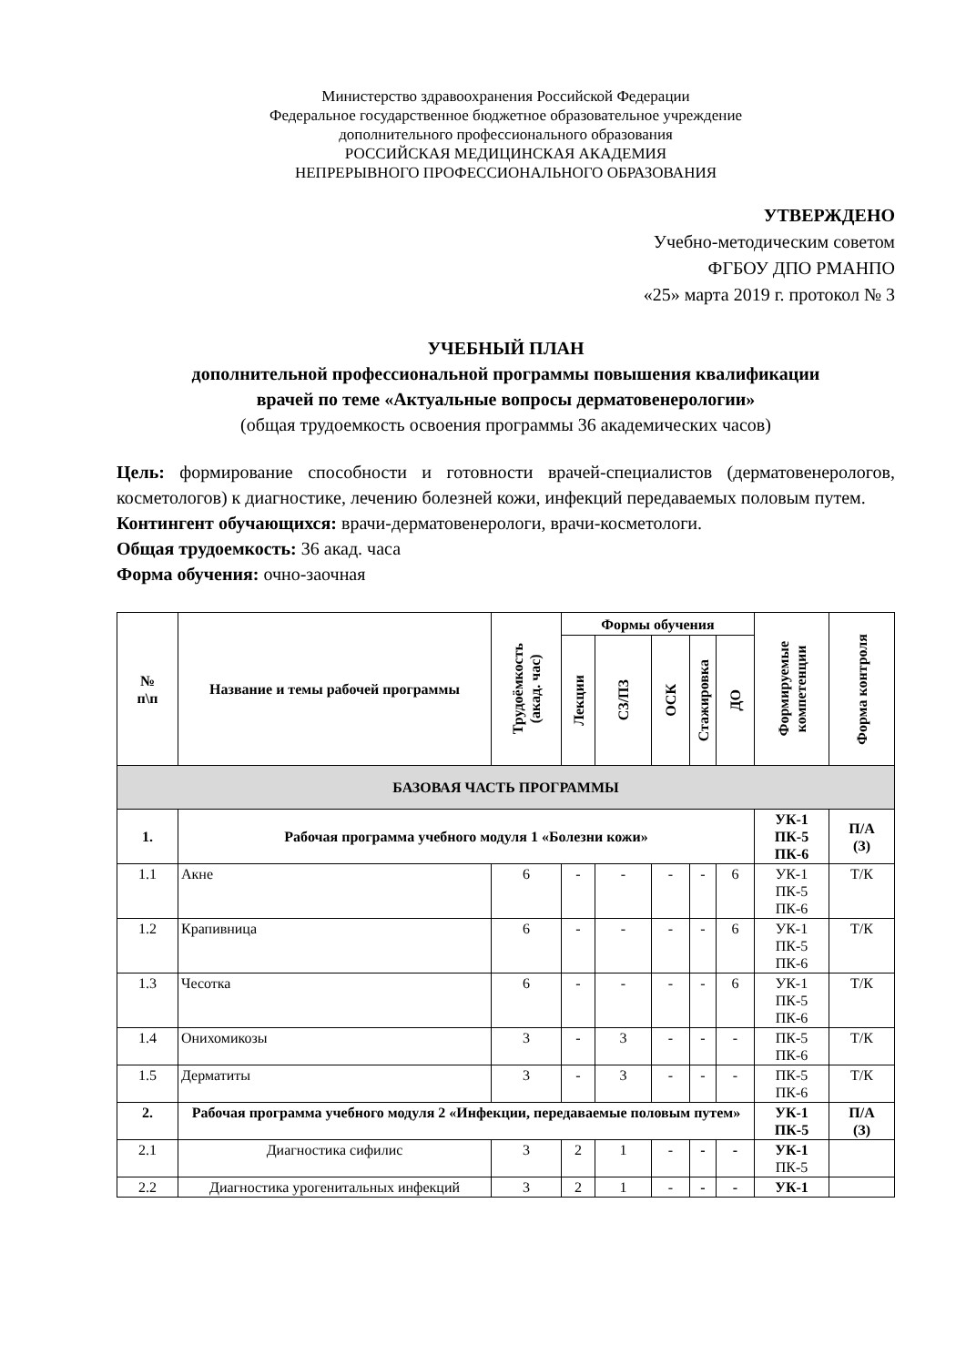Министерство здравоохранения Российской Федерации
Федеральное государственное бюджетное образовательное учреждение
дополнительного профессионального образования
РОССИЙСКАЯ МЕДИЦИНСКАЯ АКАДЕМИЯ
НЕПРЕРЫВНОГО ПРОФЕССИОНАЛЬНОГО ОБРАЗОВАНИЯ
УТВЕРЖДЕНО
Учебно-методическим советом
ФГБОУ ДПО РМАНПО
«25» марта 2019 г. протокол № 3
УЧЕБНЫЙ ПЛАН
дополнительной профессиональной программы повышения квалификации
врачей по теме «Актуальные вопросы дерматовенерологии»
(общая трудоемкость освоения программы 36 академических часов)
Цель: формирование способности и готовности врачей-специалистов (дерматовенерологов, косметологов) к диагностике, лечению болезней кожи, инфекций передаваемых половым путем.
Контингент обучающихся: врачи-дерматовенерологи, врачи-косметологи.
Общая трудоемкость: 36 акад. часа
Форма обучения: очно-заочная
| № п\п | Название и темы рабочей программы | Трудоёмкость (акад. час) | Формы обучения | | | | | Формируемые компетенции | Форма контроля |
| --- | --- | --- | --- | --- | --- | --- | --- | --- | --- |
| | | | Лекции | СЗ/ПЗ | ОСК | Стажировка | ДО | | |
| БАЗОВАЯ ЧАСТЬ ПРОГРАММЫ | | | | | | | | | |
| 1. | Рабочая программа учебного модуля 1 «Болезни кожи» | | | | | | | УК-1 ПК-5 ПК-6 | П/А (З) |
| 1.1 | Акне | 6 | - | - | - | - | 6 | УК-1 ПК-5 ПК-6 | Т/К |
| 1.2 | Крапивница | 6 | - | - | - | - | 6 | УК-1 ПК-5 ПК-6 | Т/К |
| 1.3 | Чесотка | 6 | - | - | - | - | 6 | УК-1 ПК-5 ПК-6 | Т/К |
| 1.4 | Онихомикозы | 3 | - | 3 | - | - | - | ПК-5 ПК-6 | Т/К |
| 1.5 | Дерматиты | 3 | - | 3 | - | - | - | ПК-5 ПК-6 | Т/К |
| 2. | Рабочая программа учебного модуля 2 «Инфекции, передаваемые половым путем» | | | | | | | УК-1 ПК-5 | П/А (З) |
| 2.1 | Диагностика сифилис | 3 | 2 | 1 | - | - | - | УК-1 ПК-5 | |
| 2.2 | Диагностика урогенитальных инфекций | 3 | 2 | 1 | - | - | - | УК-1 | |